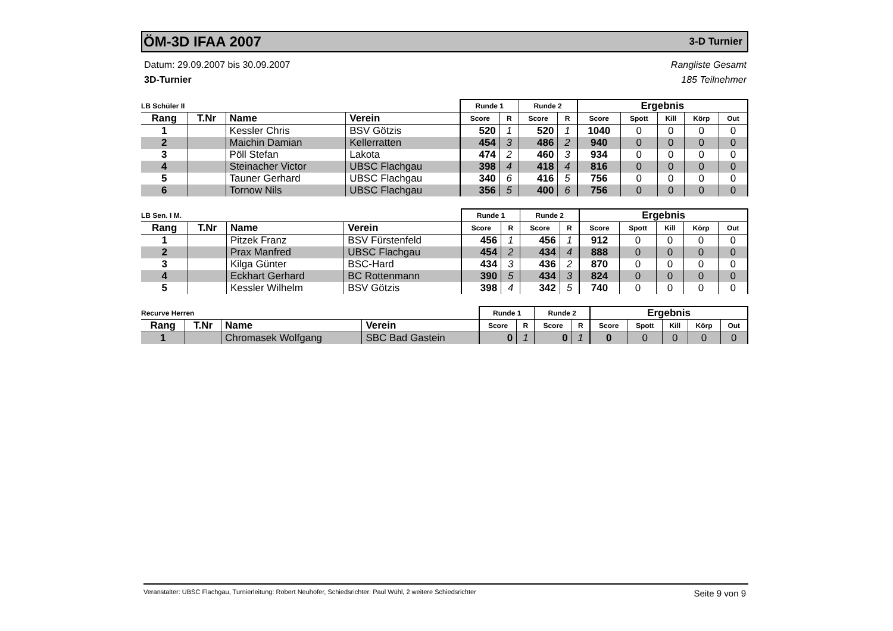ÖM-3D IFAA 2007 3-D Turnier
Datum: 29.09.2007 bis 30.09.2007
3D-Turnier
Rangliste Gesamt
185 Teilnehmer
| LB Schüler II | | | | Runde 1 | | Runde 2 | | Ergebnis | | | | |
| --- | --- | --- | --- | --- | --- | --- | --- | --- | --- | --- | --- | --- |
| Rang | T.Nr | Name | Verein | Score | R | Score | R | Score | Spott | Kill | Körp | Out |
| 1 | | Kessler Chris | BSV Götzis | 520 | 1 | 520 | 1 | 1040 | 0 | 0 | 0 | 0 |
| 2 | | Maichin Damian | Kellerratten | 454 | 3 | 486 | 2 | 940 | 0 | 0 | 0 | 0 |
| 3 | | Pöll Stefan | Lakota | 474 | 2 | 460 | 3 | 934 | 0 | 0 | 0 | 0 |
| 4 | | Steinacher Victor | UBSC Flachgau | 398 | 4 | 418 | 4 | 816 | 0 | 0 | 0 | 0 |
| 5 | | Tauner Gerhard | UBSC Flachgau | 340 | 6 | 416 | 5 | 756 | 0 | 0 | 0 | 0 |
| 6 | | Tornow Nils | UBSC Flachgau | 356 | 5 | 400 | 6 | 756 | 0 | 0 | 0 | 0 |
| LB Sen. I M. | | | | Runde 1 | | Runde 2 | | Ergebnis | | | | |
| --- | --- | --- | --- | --- | --- | --- | --- | --- | --- | --- | --- | --- |
| Rang | T.Nr | Name | Verein | Score | R | Score | R | Score | Spott | Kill | Körp | Out |
| 1 | | Pitzek Franz | BSV Fürstenfeld | 456 | 1 | 456 | 1 | 912 | 0 | 0 | 0 | 0 |
| 2 | | Prax Manfred | UBSC Flachgau | 454 | 2 | 434 | 4 | 888 | 0 | 0 | 0 | 0 |
| 3 | | Kilga Günter | BSC-Hard | 434 | 3 | 436 | 2 | 870 | 0 | 0 | 0 | 0 |
| 4 | | Eckhart Gerhard | BC Rottenmann | 390 | 5 | 434 | 3 | 824 | 0 | 0 | 0 | 0 |
| 5 | | Kessler Wilhelm | BSV Götzis | 398 | 4 | 342 | 5 | 740 | 0 | 0 | 0 | 0 |
| Recurve Herren | | | | Runde 1 | | Runde 2 | | Ergebnis | | | | |
| --- | --- | --- | --- | --- | --- | --- | --- | --- | --- | --- | --- | --- |
| Rang | T.Nr | Name | Verein | Score | R | Score | R | Score | Spott | Kill | Körp | Out |
| 1 | | Chromasek Wolfgang | SBC Bad Gastein | 0 | 1 | 0 | 1 | 0 | 0 | 0 | 0 | 0 |
Veranstalter: UBSC Flachgau, Turnierleitung: Robert Neuhofer, Schiedsrichter: Paul Wühl, 2 weitere Schiedsrichter
Seite 9 von 9